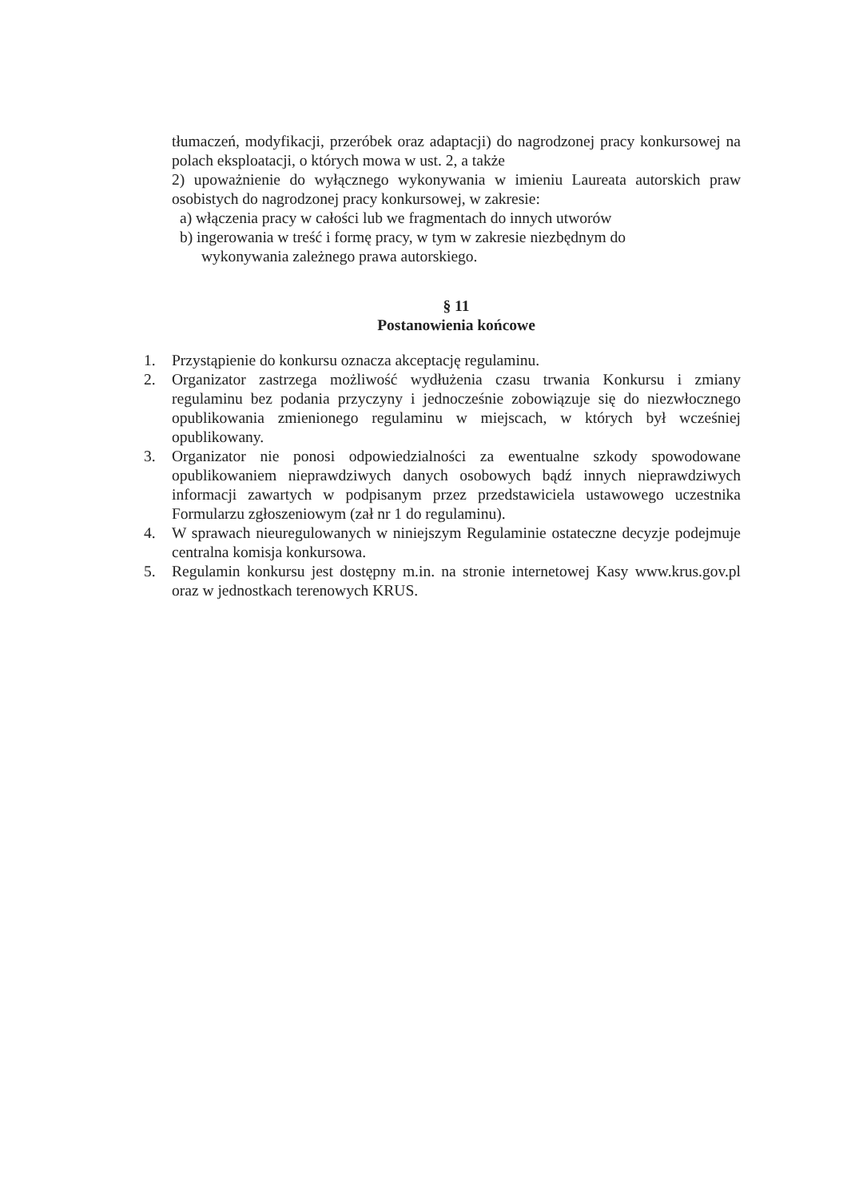tłumaczeń, modyfikacji, przeróbek oraz adaptacji) do nagrodzonej pracy konkursowej na polach eksploatacji, o których mowa w ust. 2, a także
2) upoważnienie do wyłącznego wykonywania w imieniu Laureata autorskich praw osobistych do nagrodzonej pracy konkursowej, w zakresie:
a) włączenia pracy w całości lub we fragmentach do innych utworów
b) ingerowania w treść i formę pracy, w tym w zakresie niezbędnym do
wykonywania zależnego prawa autorskiego.
§ 11
Postanowienia końcowe
1. Przystąpienie do konkursu oznacza akceptację regulaminu.
2. Organizator zastrzega możliwość wydłużenia czasu trwania Konkursu i zmiany regulaminu bez podania przyczyny i jednocześnie zobowiązuje się do niezwłocznego opublikowania zmienionego regulaminu w miejscach, w których był wcześniej opublikowany.
3. Organizator nie ponosi odpowiedzialności za ewentualne szkody spowodowane opublikowaniem nieprawdziwych danych osobowych bądź innych nieprawdziwych informacji zawartych w podpisanym przez przedstawiciela ustawowego uczestnika Formularzu zgłoszeniowym (zał nr 1 do regulaminu).
4. W sprawach nieuregulowanych w niniejszym Regulaminie ostateczne decyzje podejmuje centralna komisja konkursowa.
5. Regulamin konkursu jest dostępny m.in. na stronie internetowej Kasy www.krus.gov.pl oraz w jednostkach terenowych KRUS.